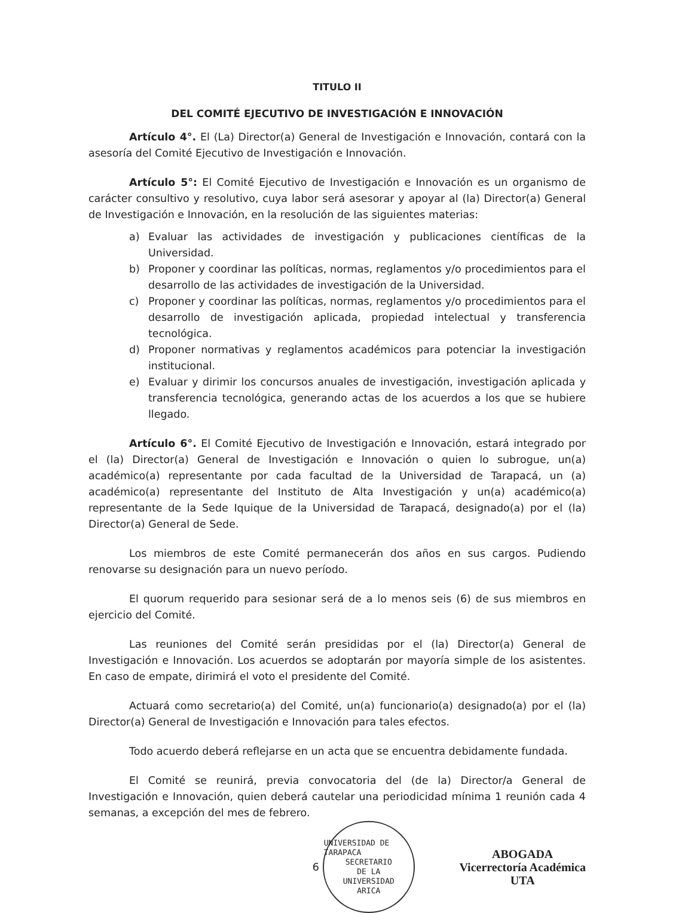TITULO II
DEL COMITÉ EJECUTIVO DE INVESTIGACIÓN E INNOVACIÓN
Artículo 4°. El (La) Director(a) General de Investigación e Innovación, contará con la asesoría del Comité Ejecutivo de Investigación e Innovación.
Artículo 5°: El Comité Ejecutivo de Investigación e Innovación es un organismo de carácter consultivo y resolutivo, cuya labor será asesorar y apoyar al (la) Director(a) General de Investigación e Innovación, en la resolución de las siguientes materias:
a) Evaluar las actividades de investigación y publicaciones científicas de la Universidad.
b) Proponer y coordinar las políticas, normas, reglamentos y/o procedimientos para el desarrollo de las actividades de investigación de la Universidad.
c) Proponer y coordinar las políticas, normas, reglamentos y/o procedimientos para el desarrollo de investigación aplicada, propiedad intelectual y transferencia tecnológica.
d) Proponer normativas y reglamentos académicos para potenciar la investigación institucional.
e) Evaluar y dirimir los concursos anuales de investigación, investigación aplicada y transferencia tecnológica, generando actas de los acuerdos a los que se hubiere llegado.
Artículo 6°. El Comité Ejecutivo de Investigación e Innovación, estará integrado por el (la) Director(a) General de Investigación e Innovación o quien lo subrogue, un(a) académico(a) representante por cada facultad de la Universidad de Tarapacá, un (a) académico(a) representante del Instituto de Alta Investigación y un(a) académico(a) representante de la Sede Iquique de la Universidad de Tarapacá, designado(a) por el (la) Director(a) General de Sede.
Los miembros de este Comité permanecerán dos años en sus cargos. Pudiendo renovarse su designación para un nuevo período.
El quorum requerido para sesionar será de a lo menos seis (6) de sus miembros en ejercicio del Comité.
Las reuniones del Comité serán presididas por el (la) Director(a) General de Investigación e Innovación. Los acuerdos se adoptarán por mayoría simple de los asistentes. En caso de empate, dirimirá el voto el presidente del Comité.
Actuará como secretario(a) del Comité, un(a) funcionario(a) designado(a) por el (la) Director(a) General de Investigación e Innovación para tales efectos.
Todo acuerdo deberá reflejarse en un acta que se encuentra debidamente fundada.
El Comité se reunirá, previa convocatoria del (de la) Director/a General de Investigación e Innovación, quien deberá cautelar una periodicidad mínima 1 reunión cada 4 semanas, a excepción del mes de febrero.
6
UNIVERSIDAD DE TARAPACA
SECRETARIO
DE LA
UNIVERSIDAD
ARICA
ABOGADA
Vicerrectoría Académica
UTA